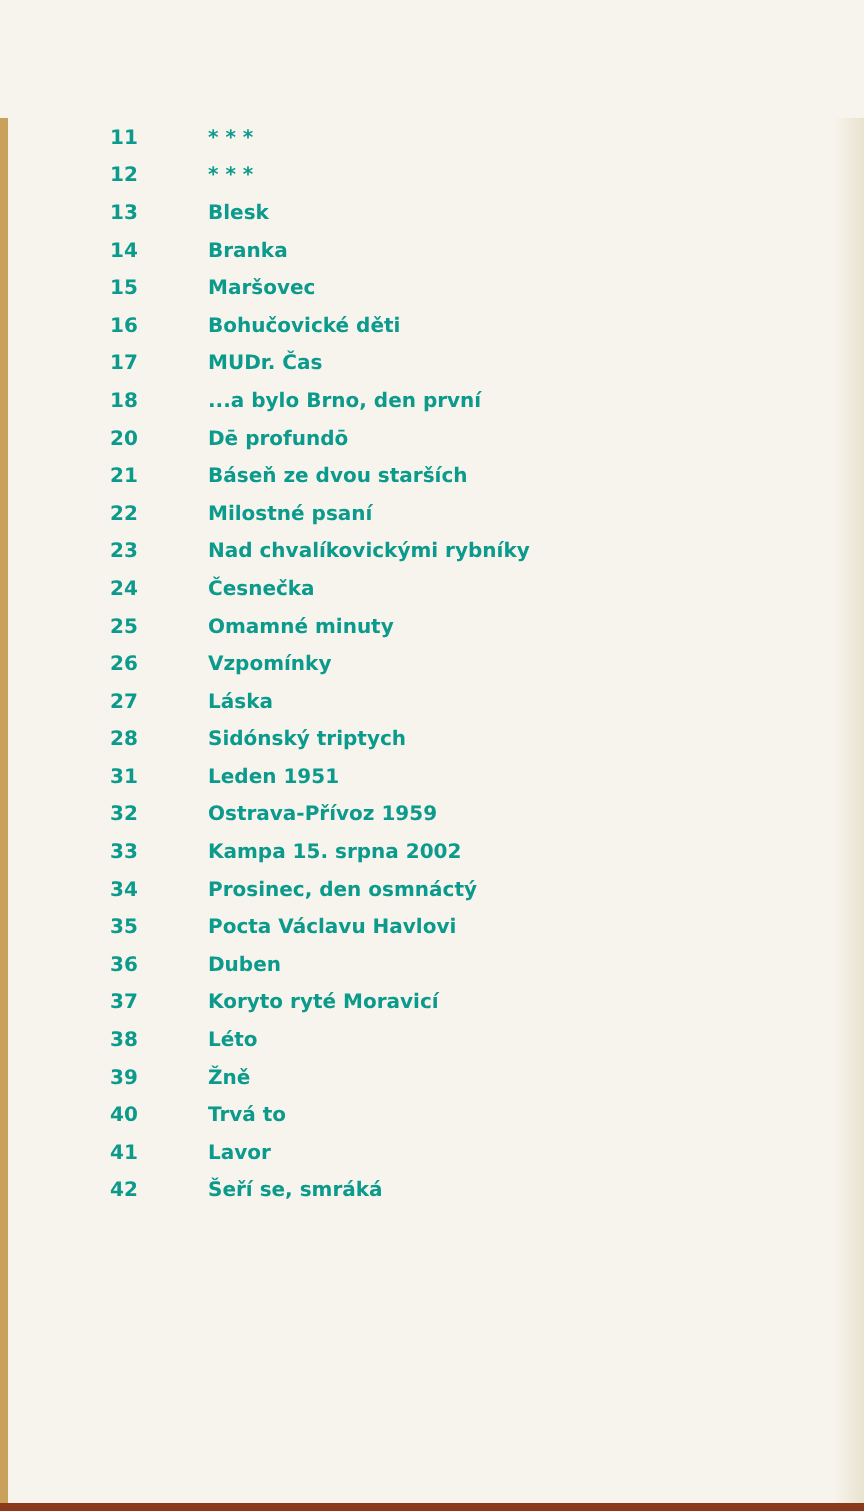| 11 | * * * |
| 12 | * * * |
| 13 | Blesk |
| 14 | Branka |
| 15 | Maršovec |
| 16 | Bohučovické děti |
| 17 | MUDr. Čas |
| 18 | ...a bylo Brno, den první |
| 20 | Dē profundō |
| 21 | Báseň ze dvou starších |
| 22 | Milostné psaní |
| 23 | Nad chvalíkovickými rybníky |
| 24 | Česnečka |
| 25 | Omamné minuty |
| 26 | Vzpomínky |
| 27 | Láska |
| 28 | Sidónský triptych |
| 31 | Leden 1951 |
| 32 | Ostrava-Přívoz 1959 |
| 33 | Kampa 15. srpna 2002 |
| 34 | Prosinec, den osmnáctý |
| 35 | Pocta Václavu Havlovi |
| 36 | Duben |
| 37 | Koryto ryté Moravicí |
| 38 | Léto |
| 39 | Žně |
| 40 | Trvá to |
| 41 | Lavor |
| 42 | Šeří se, smráká |